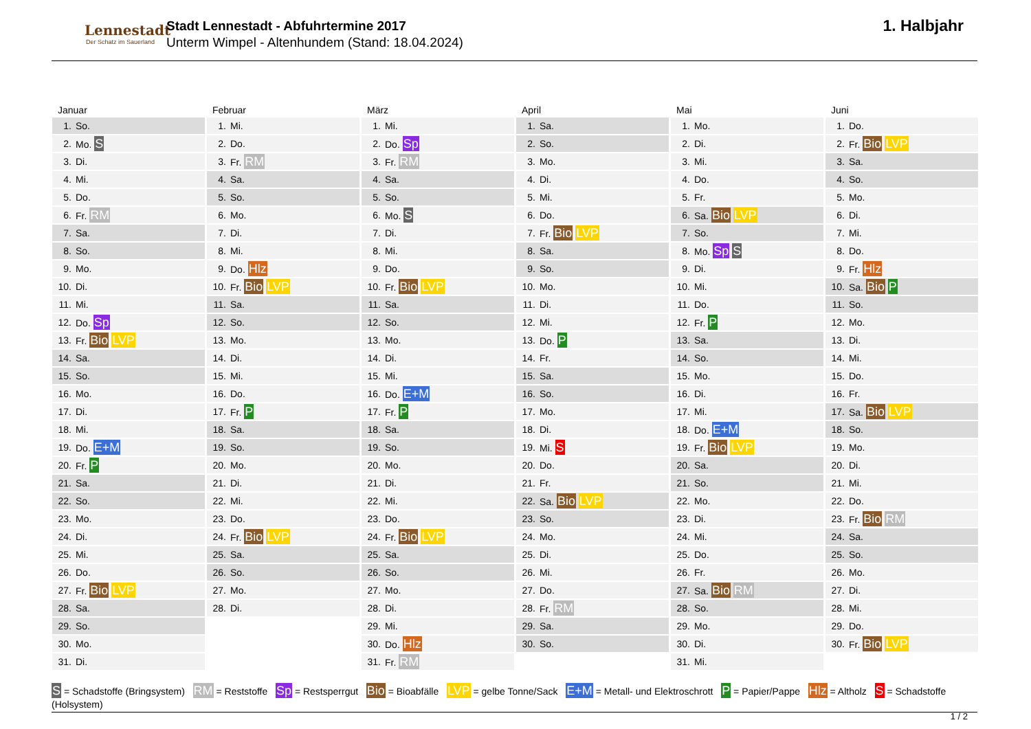Lennestadt
Der Schatz im Sauerland
Stadt Lennestadt - Abfuhrtermine 2017
Unterm Wimpel - Altenhundem (Stand: 18.04.2024)
1. Halbjahr
Januar
| 1. | So. |
| 2. | Mo. S |
| 3. | Di. |
| 4. | Mi. |
| 5. | Do. |
| 6. | Fr. RM |
| 7. | Sa. |
| 8. | So. |
| 9. | Mo. |
| 10. | Di. |
| 11. | Mi. |
| 12. | Do. Sp |
| 13. | Fr. Bio LVP |
| 14. | Sa. |
| 15. | So. |
| 16. | Mo. |
| 17. | Di. |
| 18. | Mi. |
| 19. | Do. E+M |
| 20. | Fr. P |
| 21. | Sa. |
| 22. | So. |
| 23. | Mo. |
| 24. | Di. |
| 25. | Mi. |
| 26. | Do. |
| 27. | Fr. Bio LVP |
| 28. | Sa. |
| 29. | So. |
| 30. | Mo. |
| 31. | Di. |
Februar
| 1. | Mi. |
| 2. | Do. |
| 3. | Fr. RM |
| 4. | Sa. |
| 5. | So. |
| 6. | Mo. |
| 7. | Di. |
| 8. | Mi. |
| 9. | Do. Hlz |
| 10. | Fr. Bio LVP |
| 11. | Sa. |
| 12. | So. |
| 13. | Mo. |
| 14. | Di. |
| 15. | Mi. |
| 16. | Do. |
| 17. | Fr. P |
| 18. | Sa. |
| 19. | So. |
| 20. | Mo. |
| 21. | Di. |
| 22. | Mi. |
| 23. | Do. |
| 24. | Fr. Bio LVP |
| 25. | Sa. |
| 26. | So. |
| 27. | Mo. |
| 28. | Di. |
März
| 1. | Mi. |
| 2. | Do. Sp |
| 3. | Fr. RM |
| 4. | Sa. |
| 5. | So. |
| 6. | Mo. S |
| 7. | Di. |
| 8. | Mi. |
| 9. | Do. |
| 10. | Fr. Bio LVP |
| 11. | Sa. |
| 12. | So. |
| 13. | Mo. |
| 14. | Di. |
| 15. | Mi. |
| 16. | Do. E+M |
| 17. | Fr. P |
| 18. | Sa. |
| 19. | So. |
| 20. | Mo. |
| 21. | Di. |
| 22. | Mi. |
| 23. | Do. |
| 24. | Fr. Bio LVP |
| 25. | Sa. |
| 26. | So. |
| 27. | Mo. |
| 28. | Di. |
| 29. | Mi. |
| 30. | Do. Hlz |
| 31. | Fr. RM |
April
| 1. | Sa. |
| 2. | So. |
| 3. | Mo. |
| 4. | Di. |
| 5. | Mi. |
| 6. | Do. |
| 7. | Fr. Bio LVP |
| 8. | Sa. |
| 9. | So. |
| 10. | Mo. |
| 11. | Di. |
| 12. | Mi. |
| 13. | Do. P |
| 14. | Fr. |
| 15. | Sa. |
| 16. | So. |
| 17. | Mo. |
| 18. | Di. |
| 19. | Mi. S |
| 20. | Do. |
| 21. | Fr. |
| 22. | Sa. Bio LVP |
| 23. | So. |
| 24. | Mo. |
| 25. | Di. |
| 26. | Mi. |
| 27. | Do. |
| 28. | Fr. RM |
| 29. | Sa. |
| 30. | So. |
Mai
| 1. | Mo. |
| 2. | Di. |
| 3. | Mi. |
| 4. | Do. |
| 5. | Fr. |
| 6. | Sa. Bio LVP |
| 7. | So. |
| 8. | Mo. Sp S |
| 9. | Di. |
| 10. | Mi. |
| 11. | Do. |
| 12. | Fr. P |
| 13. | Sa. |
| 14. | So. |
| 15. | Mo. |
| 16. | Di. |
| 17. | Mi. |
| 18. | Do. E+M |
| 19. | Fr. Bio LVP |
| 20. | Sa. |
| 21. | So. |
| 22. | Mo. |
| 23. | Di. |
| 24. | Mi. |
| 25. | Do. |
| 26. | Fr. |
| 27. | Sa. Bio RM |
| 28. | So. |
| 29. | Mo. |
| 30. | Di. |
| 31. | Mi. |
Juni
| 1. | Do. |
| 2. | Fr. Bio LVP |
| 3. | Sa. |
| 4. | So. |
| 5. | Mo. |
| 6. | Di. |
| 7. | Mi. |
| 8. | Do. |
| 9. | Fr. Hlz |
| 10. | Sa. Bio P |
| 11. | So. |
| 12. | Mo. |
| 13. | Di. |
| 14. | Mi. |
| 15. | Do. |
| 16. | Fr. |
| 17. | Sa. Bio LVP |
| 18. | So. |
| 19. | Mo. |
| 20. | Di. |
| 21. | Mi. |
| 22. | Do. |
| 23. | Fr. Bio RM |
| 24. | Sa. |
| 25. | So. |
| 26. | Mo. |
| 27. | Di. |
| 28. | Mi. |
| 29. | Do. |
| 30. | Fr. Bio LVP |
S = Schadstoffe (Bringsystem) RM = Reststoffe Sp = Restsperrgut Bio = Bioabfälle LVP = gelbe Tonne/Sack E+M = Metall- und Elektroschrott P = Papier/Pappe Hlz = Altholz S = Schadstoffe (Holsystem)
1 / 2